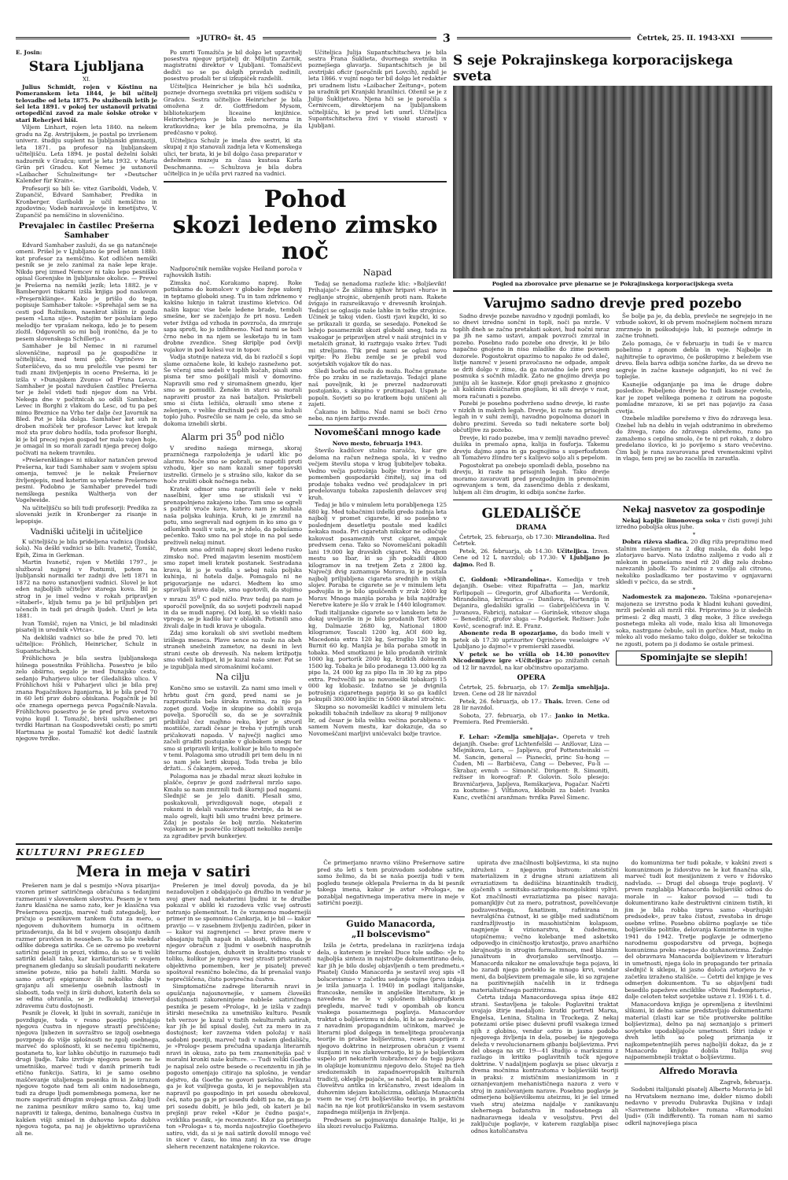»JUTRO« št. 45 3 Četrtek, 25. II. 1943-XXI
E. Josin:
Stara Ljubljana
XI.
Julius Schmidt, rojen v Köstinu na Pomeranskem leta 1844, je bil učitelj telovadbe od leta 1875. Po službenih letih je šel leta 1891. v pokoj ter ustanovil privatni ortopedični zavod za male šolske otroke v stari Reherjevi hiši.
Viljem Linhart, rojen leta 1840. na nekem gradu na Zg. Avstrijskem, je postal po izvršenem univerz. študiju suplent na ljubljanski gimnaziji, leta 1871. pa profesor na ljubljanskem učiteljišču. Leta 1894. je postal deželni šolski nadzornik v Gradcu; umrl je leta 1932. v Maria Grün pri Gradcu. Kot Nemec je ustanovil »Laibacher Schulzeitung« ter »Deutscher Kalender für Krain«.
Profesorji so bili še: vitez Gariboldi, Vodeb, V. Zupančič, Edvard Samhaber, Predika in Kronberger. Gariboldi je učil nemščino in zgodovino; Vodeb naravoslovje in kmetijstvo, V. Zupančič pa nemščino in slovenščino.
Prevajalec in častilec Prešerna Samhaber
Edvard Samhaber zasluži, da se ga natančneje omeni. Prišel je v Ljubljano še pred letom 1880. kot profesor za nemščino. Kot odličen nemški pesnik se je zelo zanimal za naše lepe kraje. Nikdo prej izmed Nemcev ni tako lepo pesniško opisal Gorenjske in ljubljanske okolice. — Prevel je Prešerna na nemški jezik; leta 1882. je v Bambergovi tiskarni izšla knjiga pod naslovom »Preşernklänge«. Kako je prišlo do tega, popisuje Samhaber takole: »Sprehajal sem se na cesti pod Rožnikom, naenkrat slišim iz gozda pesem »Luna sije«. Postojim ter poslušam lepo melodijo ter vprašam nekoga, kdo je to pesem zložil. Odgovorili so mi bolj ironično, da je to pesem slovenskega Schillerja.«
Samhaber je bil Nemec in ni razumel slovenščine, naprosil pa je gospodične iz učiteljišča, med temi gdč. Ogrinčevo in Šuteršičevo, da so mu preložile vse pesmi ter tudi znani življenjepis in oceno Prešerna, ki je izšla v »Dunajskem Zvonu« od Frana Levca. Samhaber je postal navdušen častilec Prešerna ter je želel videti tudi njegov dom na Vrbi. Nekega dne v počitnicah so odšli Samhaber, Levec in Borghi z vlakom do Lesc, od tu pa peš mimo Breznice na Vrbo ter dalje čez Javornik na Bled. Pot je bila dolga. Samhaber kot suh in droben možiček ter profesor Levec kot krepak mož sta prav dobro hodila, toda profesor Borghi, ki je bil precej rejen gospod ter malo vajen hoje, je omagal in so morali zaradi njega precej dolgo počivati na nekem travniku.
»Prešerenklänge« ni nikakor natančen prevod Prešerna, kar tudi Samhaber sam v svojem spisu omenja, temveč je le nekak Prešernov življenjepis, med katerim so vpletene Prešernove pesmi. Podobno je Samhaber prevedel tudi nemškega pesnika Waltherja von der Vogelweide.
Na učiteljišču so bili tudi profesorji: Predika za slovenski jezik in Kronberger za risanje in lepopisje.
Vadniški učitelji in učiteljice
K učiteljišču je bila prideljena vadnica (ljudska šola). Na deški vadnici so bili: Ivanetič, Tomšič, Epih, Zima in Gerkman.
Martin Ivanetič, rojen v Metliki 1797., je služboval najprej v Postumii, potem na ljubljanski normalki ter zadnji dve leti 1871 in 1872 na novo ustanovljeni vadnici. Slovel je kot eden najboljših učiteljev starega kova. Bil je strog in je imel vedno v rokah pripravljen »štaberl«, kljub temu pa je bil priljubljen pri učencih in tudi pri drugih ljudeh. Umrl je leta 1881.
Ivan Tomšič, rojen na Vinici, je bil mladinski pisatelj in urednik »Vrtca«.
Na dekliški vadnici so bile že pred 70. leti učiteljice: Fröhlich, Heinricher, Schulz in Supantschitsch.
Fröhlichova je bila sestra ljubljanskega hišnega posestnika Fröhlicha. Posestvo je bilo zelo obširno, segalo je med Dunajsko cesto, sedanjo Puharjevo ulico ter Gledališko ulico. V Fröhlichovi hiši v Puharjevi ulici je bila prej znana Pogačnikova žganjarna, ki je bila pred 70 in 60 leti prav dobro obiskana. Pogačnik je bil oče znanega opernega pevca Pogačnik-Navala. Fröhlichovo posestvo je še pred prvo svetovno vojno kupil I. Tomažič, bivši uslužbenec pri tvrdki Hartman na Gospodsvetski cesti; po smrti Hartmana je postal Tomažič kot dedič lastnik njegove tvrdke.
Po smrti Tomažiča je bil dolgo let upravitelj posestva njegov prijatelj dr. Miljutin Zarnik, magistratni direktor v Ljubljani. Tomažičevi dediči so se po dolgih pravdah zedinili, posestvo prodali ter si izkupiček razdelili.
Učiteljica Heinricher je bila hči sodnika, pozneje dvornega svetnika pri višjem sodišču v Gradcu. Sestra učiteljice Heinricher je bila omožena z dr. Gottfriedom Mysom, bibliotekarjem liceaine knjižnice. Heinricherjeva je bila zelo nervozna in kratkovidna; ker je bila premožna, je šla predčasno v pokoj.
Učiteljica Schulz je imela dve sestri, ki sta skupaj z njo stanovali zadnja leta v Komenskega ulici, ter brata, ki je bil dolgo časa preparator v deželnem muzeju za časa kustosa Karla Deschmanna. — Schulzova je bila dobra učiteljica in je učila prvi razred na vadnici.
Učiteljica Julija Supantschitscheva je bila sestra Frana Šuklieta, dvornega svetnika in poznejšega glavarja. Supantschitsch je bil avstrijski oficir (poročnik pri Lovcih), zgubil je leta 1866. v vojni nogo ter bil dolgo let redakter pri uradnem listu »Laibacher Zeitung«, potem pa uradnik pri Kranjski hranilnici. Oženil se je z Julijo Šuklijetovo. Njena hči se je poročila s Černivcem, direktorjem na ljubljanskem učiteljišču, ki je pred leti umrl. Učiteljica Supantschitscheva živi v visoki starosti v Ljubljani.
Pohod
skozi ledeno zimsko noč
Nadporočnik nemške vojske Heiland poroča v rajhovskih listih:
Zimska noč. Korakamo naprej. Roke potiskamo do komolcev v globoke žepe sukenj in teptamo globoki sneg. Tu in tam zdrknemo v kakšno luknjo in takrat izustimo kletvico. Od našin kapuc vise bele ledene brade, temboli smešne, ker se začenjajo že pri nosu. Leden veter žvižga od vzhoda in povzroča, da zmrzuje sapa sproti, ko jo izdihnemo. Nad nami se boči črno nebo in na njem se lesketajo tu in tam drobne zvezdice. Sneg škriplje pod čevlji vojakov in pod kolesi voz in topov.
Vodja stotnije nateza vid, da bi razločil s šopi slame označene kole, ki kažejo zasneženo pot. Še včeraj smo sedeli v toplih kočah, pisali smo pisma ter smo pošiljali misli v domovino. Napravili smo red v siromašnem gnezdu, kjer smo se pomudili. Ženske in starci so morali napraviti prostor za naš bataljon. Priskrbeli smo si čista ležišča, okrasili smo stene z zelenjem, v velike družinski peči pa smo kuhali toplo juho. Posrečilo se nam je celo, da smo se dokoma iznebili skrbi.
Alarm pri 35<sup>0</sup> pod ničlo
V sredino našega mirnega, skoraj prazničnega razpoloženja je udaril klic po alarmu. Moče smo se pobrali, se napotili proti vzhodu, kjer so nam kazali smer topovski izstrelki. Grmelo je s strašno silo, kakor da se hoče zrušiti obok nočnega neba.
Kratek odmor smo napravili šele v neki naselbini, kjer smo se stiskali vsi v prenapolnjeno zakajeno izbo. Tam smo se ogreli s požirki vroče kave, katero nam je skuhala naša poljska kuhinja. Kruh, ki je zmrznil na potu, smo segrevali nad ognjem in ko smo ga v odlomkih nosili v usta, se je zdelo, da pokušamo pečenko. Tako smo na pol stoje in na pol sede preživeli nekaj minut.
Potem smo odrinili naprej skozi ledeno rusko zimsko noč. Pred majavim lesenim mostičem smo zopet imeli kratek postanek. Sestradana krava, ki jo je vodila s seboj naša poljska kuhinja, ni hotela dalje. Pomagalo ni ne prigovarjanje ne udarci. Medtem ko smo spravljali kravo dalje, smo ugotovili, da stojimo v mrazu 35<sup>0</sup> C pod ničlo. Prav tedaj pa nam je sporočil poveljnik, da so sovjeti podvzeli napad in da se mudi naprej. Od konj, ki so vlekli našo vprego, se je kadilo kar v oblakih. Potisnili smo živali dalje in tudi krava je ubogala.
Zdaj smo korakali ob sivi svetlobi medtem izišlega meseca. Plave sence so rasle na obeh straneh snežeinh zametov, na desni in levi strani ceste ob drevesih. Na nekem križpotju smo videli kažipot, ki je kazal našo smer. Pot se je izgubljala med siromašnimi kočami.
Na cilju
Končno smo se ustavili. Za nami smo imeli v hrbtu gost črn gozd, pred nami se je razprostirala bela široka ravnina, za njo pa zopet gozd. Vodje in skupine so dobili svoja povelja. Sporočili so, da se je sovražnik pribiližal čez majhno reko, kjer je stvoril mostišče, zaradi česar je treba v jutrnjih urah pričakovati napada. V največji naglici smo začeli graditi postojanke v globokem snegu ter smo si pripravili kritja, kolikor je bilo to mogoče v temi. Polagoma smo utrudili pri tem delu in ni so nam jele lezti skupaj. Toda treba je bilo držati... S čakanjem, seveda.
Polagoma nas je zbadal mraz skozi kožuke in plašče, čeprav je gozd zadrževal mrzlo sapo. Kmalu so nam zmrznili tudi škornji pod nogami. Slednjič se je jelo daniti. Plesali smo, poskakovali, privzdigovali noge, otepali z rokami in delali vsakovrstne kretnje, da bi se malo ogreli, kajti bili smo trudni brez primere. Zdaj je postalo še bolj mrzlo. Nekaterim vojakom se je posrečilo izkopati nekoliko zemlje za zgraditev prvih bunkerjev.
Napad
Tedaj se nenadoma razleže klic: »Boljševiki! Prihajajo!« Že slišimo njihov hripavi »hura« in regljanje strojnic, obrnjenih proti nam. Rakete švigajo in razsreškavajo v drevesnih krošnjah. Tedajci se oglasijo naše lahke in težke strojnice. Učinek je takoj viden. Gosti rjavi kupčki, ki so se prikazali iz gozda, se sesedajo. Ponekod še ležejo posamezniki skozi globoki sneg, toda za vsakogar je pripravljen strel v naši strojnici in v metalcih granat, ki raztrgajo vsako žrtev. Tudi mi streljamo. Tik pred nami se oglasi novo vpitje: Po žlebu zemlje se je prebil vod sovjetskih vojakov tik do nas.
Sledi borba od moža do moža. Ročne granate frče po zraku in se razletavajo. Tedajci plane naš poveljnik, ki je prevzel nadzorovati postojanko, s skupino v protinapad. Uspeh je popoln. Sovjeti so po kratkem boju uničeni ali zajeti.
Čakamo in bdimo. Nad nami se boči črno nebo, na njem žarijo zvezde.
Novomeščani mnogo kade
Novo mesto, februarja 1943.
Število kadilcev stalno narašča, kar gre deloma na račun nežnega spola, ki v vedno večjem številu stopa v krog ljubiteljev tobaka. Vedno večja potrošnja božje travice je tudi pomemben gospodarski činitelj, saj ima od prodaje tobaka vedno več prodajalcev in pri predelovanju tobaka zaposlenih delavcev svoj kruh.
Tedaj je bilo v minulem letu porabljenega 125 680 kg. Med tobačnimi izdelki gredo zadnja leta najbolj v promet cigarete, ki so posebno v poslednjem desetletju postale med kadilci nekaka moda. Pri cigaretah nikakor ne odločuje kakovost posameznih vrst cigaret, ampak predvsem cena. Tako so Novomeščani pokadili lani 19.000 kg dravskih cigaret. Na drugem mestu so Ibar, ki so jih pokadili 4800 kilogramov in na tretjem Zeta z 2800 kg. Največji dvig zaznamuje Morava, ki je postala najbolj priljubljena cigareta srednjih in višjih slojev. Poraba te cigarete se je v minulem letu podvojila in je bilo spuščenih v zrak 2400 kg Morav. Mnogo manjša poraba je bila najdražje Neretve katere je šlo v zrak le 1440 kilogramov.
Tudi italijanske cigarete so v lanskem letu že dokaj uveljavile in je bilo prodanih Tort 6800 kg, Dalmazie 2680 kg, National 1800 kilogramov, Toscali 1200 kg, AOI 600 kg, Macedonia extra 120 kg, Serraglio 120 kg in Burnit 60 kg. Manjša je bila poraba smotk in tobaka. Med smotkami je bilo prodanih viržink 1000 kg, portorik 2000 kg, kratkih dolmenih 1500 kg. Tobaka je bilo prodanega 13.000 kg za pipo Ia, 24 000 kg za pipo IIa in 30 kg za pipo extra. Prežvečili pa so novomeški tobakarji 15 000 kg klobasic. Izdatno se je dvignila potrošnja cigaretnega papirja ki so ga kadilci pokupili 300.000 knjižic in 5000 škatel stročnic.
Skupno so novomeški kadilci v minulem letu pokadili tobačnih izdelkov za skoraj 9 milijonov lir, od česar je bila velika večina porabljena v samem Novem mestu, kar dokazuje, da so Novomeščani marljivi uničevalci božje travice.
S seje Pokrajinskega korporacijskega sveta
Pogled na zborovalce prve plenarne se je Pokrajinskega korporacijskega sveta
Varujmo sadno drevje pred pozebo
Sadno drevje pozebe navadno v zgodnji pomladi, ko so dnevi izredno sončni in topli, noči pa mrzle. V toplih dneh se začno pretakati sokovi, hud nočni mraz pa jih ne samo ustavi, ampak povzroči zmrzal in pozebo. Posebno rado pozebe ono drevje, ki je bilo napačno gnojeno in niso mladike do zime povsem dozorele. Pogostokrat opazimo to napako že od daleč, listje namreč v jeseni pravočasno ne odpade, ampak se drži dolgo v zimo, da ga navadno šele prvi sneg posmuka s sočnih mladik. Zato ne gnojimo drevja po juniju ali še kasneje. Kdor gnoji prekasno z gnojnico ali kakšnim dušičnatim gnojilom, ki sili drevje v rast, mora računati s pozebo.
Pozebi je posebno podvrženo sadno drevje, ki raste v nizkih in mokrih legah. Drevje, ki raste na prisojnih legah in v suhi zemlji, navadno popolnoma dozori in dobro prezimi. Seveda so tudi nekatere sorte bolj občutljive za pozebo.
Drevje, ki rado pozebe, ima v zemlji navadno preveč dušika in premalo apna, kalija in fosforja. Takemu drevju dajmo apna in ga pognojimo s superfosfatom ali Tomaževo žlindro ter s kalijevo soljo ali s pepelom.
Pogostokrat pa ozebejo spomladi debla, posebno na drevju, ki raste na prisojnih legah. Tako drevje moramo zavarovati pred prezgodnjim in premočnim ogrevanjem s tem, da zasenčimo debla z deskami, lubjem ali čim drugim, ki odbija sončne žarke.
Še bolje pa je, da debla, prevleče ne segrejejo in ne vzbude sokovi, ki ob prvem močnejšem nočnem mrazu zmrznejo in poškodujejo lub, ki pozneje odmrje in začne trohneti.
Zelo pomaga, če v februarju in tudi še v marcu pobelimo z apnom debla in veje. Najbolje in najhitrejše to opravimo, če poškropimo z beležem vse drevo. Bela barva odbija sončne žarke, da se drevo ne segreje in začne kasneje odganjati, ko ni več že toplejše.
Kasnejše odganjanje pa ima še druge dobre posledice. Pobeljeno drevje bo tudi kasneje cvetelo, kar je zopet velikega pomena z ozirom na pogoste pomladne mrazove, ki se pri nas pojavijo za časa cvetja.
Ozebele mladike porežemo v živo do zdravega lesa. Ozebel lub na deblu in vejah odstranimo in obrežemo do živega, rano do zdravega obrežemo, rano pa zamažemo s cepilno smolo, če te ni pri rokah, z dobro predelano ilovico, ki jo povijemo s staro vrečevino. Čim bolj je rana zavarovana pred vremenskimi vplivi in vlago, tem prej se bo zacelila in zarastla.
GLEDALIŠČE
DRAMA
Četrtek, 25. februarja, ob 17.30: Mirandolina. Red Četrtek.
Petek, 26. februarja, ob 14.30: Učiteljica. Izven. Cene od 12 L navzdol; ob 17.30: V Ljubljano jo dajmo. Red B.
*
C. Goldoni: »Mirandolina«. Komedija v treh dejanjih. Osebe: vitez Ripafratta — Jan, markiz Forlipopoli — Gregorin, grof Albafiorita — Verdonik, Mirandolina, krčmarica — Danilova, Hortenzija in Dejanira, gledališki igralki — Gabrijelčičeva in V. Juvanova, Fabricij, natakar — Gorinšek, vitezov sluga — Benedičič, grofov sluga — Podgoršek. Režiser: Jože Kovič, scenograf: inž. E. Franz.
Abonente reda B opozarjamo, da bodo imeli v petek ob 17.30 uprizoritev Ogrinčeve veseloigre »V Ljubljano jo dajmo!« v premierskl zasedbi.
V petek se bo vršila ob 14.30 ponovitev Nicodemijeve igre »Učiteljica« po znižanih cenah od 12 lir navzdol, na kar občinstvo opozarjamo.
OPERA
Četrtek, 25. februarja, ob 17: Zemlja smehljaja. Izven. Cene od 28 lir navzdol
Petek, 26. februarja, ob 17.: Thais. Izven. Cene od 28 lir navzdol.
Sobota, 27. februarja, ob 17.: Janko in Metka. Premiera. Red Premierski.
*
F. Lehar: »Zemlja smehljaja«. Opereta v treh dejanjih. Osebe: grof Lichtenfelški — Anžlovar, Liza — Mlejnikova, Lora, — Japljeva, grof Pottensteinski — M. Sancin, general — Pianecki, princ Su-hong — Čuden, Mi — Barbičeva, Čang — Debevec, Fu-li — Škrabar, evnuh — Simončič. Dirigent: R. Simoniti, režiser in koreograf: P. Golovin. Solo plesejo: Bravničarjeva, Japljeva, Remškarjeva, Pogačar. Načrti za kostume: J. Vilfanova, klobuki za balet: Ivanka Kunc, cvetlični aranžman: tvrdka Pavel Šimenc.
Nekaj nasvetov za gospodinje
Nekaj kapljic limonovega soka v čisti govejí juhi izredno poboljša okus juhe.
*
Dobra riževa sladica. 20 dkg riža prepražimo med stalnim mešanjem na 2 dkg masla, da dobi lepo zlatorjavo barvo. Nato izdatno zalijemo z vodo ali z mlekom in pomešamo med riž 20 dkg zelo drobno narezanih jabolk. To začinimo z vaniljo ali citrono, nekoliko posladkamo ter postavimo v ognjavarni skledi v pečico, da se strdi.
*
Nadomestek za majonezo. Takšna »ponarejena« majoneza se izvrstno poda k hladni kuhani govedini, mrzli pečenki ali mrzli ribi. Pripravimo jo iz sledečih primesi: 2 dkg masti, 3 dkg moke, 3 žlice svežega posnetega mleka ali vode, malo kisa ali limonovega soka, nastrgane čebule, soli in gorčice. Mast, moko in mleko ali vodo mešamo tako dolgo, dokler se tekočina ne zgosti, potem pa ji dodamo še ostale primesi.
Spominjajte se slepih!
KULTURNI PREGLED
Mera in meja v satiri
Prešeren nam je dal s pesmijo »Nova pisarija« vzoren primer satiričnega obračuna s tedanjimi razmerami v slovenskem slovstvu. Pesem je v tem žanru klasična ne samo zato, ker je klasična vsa Prešernova poezija, marveč tudi zategadelj, ker pričujo o pesnikovem tankem čutu za mero, o njegovem duhovitem humorju in očitnem prizadevanju, da bi bil v svojem obsojanju danih razmer pravičen in neoseben. To so bile vsekdar odlike dobrega satirika. Če se ozremo po svetovni satirični poeziji in prozi, vidimo, da so se ti veliki satiriki delali tako, kar karikaturisti: v svojem pregnanem gledanju so skušali poudariti nekatere smešne poteze, nišo pa hoteli žaliti. Morda so samo avtorji epigramov šli nekoliko dalje v grajanju ali smešenju osebnih lastnosti in slabosti, toda večji in širši duhovi, katerih dela so se edina ohranila, se je redkokdaj izneverjal zdravemu čutu dostojnosti.
Pesnik je človek, ki ljubi in sovraži, zaničuje in povzdiguje, toda v resno poezijo prehajajo njegova čustva in njegove strasti prečiščene; njegova ljubezen in sovraštvo se izgolj osebnega povzpnejo do višje splošnosti ne zgolj osebnega, marveč do splošnosti, ki se nečemu tipičnemu, postaneta to, kar lahko občutijo in razumejo tudi drugi ljudje. Tako izvršuje njegova pesem ne le umetniško, marveč tudi v danih primerih tudi etično funkcijo. Satira, ki je samo osebno maščevanje užaljenega pesnika in ki je izrazom njegove togote nad tem ali onim nadosebnega, tudi za druge ljudi pomembnega pomena, ker ne more sugerirati drugim svojega gnusa. Zakaj ljudi ne zanima pesnikov mikro samo to, kaj ume napraviti iz takega, denimo, banalnega čustva in kakšen višji smisel in duhovno lepoto dobiva njegova togota, pa naj je objektivno upravičena ali ne.
Prešeren je imel dovolj povoda, da je bil nezadovoljen z obdajajočo ga družbo in vendar je svoj gnev nad nekaterimi ljudmi iz te družbe pokazal v obliki ki razodeva vzlic vsej ostrosti notranjo plemenitost. In če vzamemo modernejši primer in se spomnimo Cankarja, ki je bil — kakor pravijo — v zasebnem življenju zadirčen, piker in — kakor vsi zagrenjenci — brez prave mere v obsojanju tujih napak in slabosti, vidimo, da je njegov obračun z ljudmi v osebnih nasprotnih literarno dostojen, duhovit in kvalitetno visok v toliko, kolikor je njegova vsej strasti pristranosti objektivno pomemben, ker je pisatelj preveč spoštoval resnično bolečino, da bi prenašal vanjo neprečiščena, čisto povprečna čustva.
Simptomatične zadrege literarnih nravi in opuščanja najosnovnejše, v samem človeški dostojnosti zakoreninjene nobleše satiričnega pesnika je pesem »Prolog«, ki je izšla v zadnji štirski mesečnika za umetniško kulturo. Pesnik teh verzov je kazal v tistih nekulturnih satirah, kar jih je bil spisal doslej, čut za mero in za dostojnost; ker zavzema viden položaj v naši sodobni poeziji, marveč tudi v našem gledališču, je »Prolog« pesem prečudna upadanja literarnih nravi in okusa, zato pa tem znamenitejša pač v moralni kronki naše kulture. — Tudi veliki Goethe je napisal zelo ostre besede o recenzentu in jih je pogosto omenjajo citirajo na splošno, je vendar dejstvo, da Goethe ne govori pavšalno. Prikazal ga je kot vsiljivega gosta, ki je nepovabljen sta napravil po gospodinjo in pri sosedu obrekoval, češ, nato pa ga je pri sosedu dobiti pa ne, da ga je pri sosedu dobiti, je bilo jedi, ob kateri je bil prejšnji prav rekel »Kdor je čudno pasja!«, »vzklika pesnik, »je recenzent«. Kdor pa primerja ton »Prologa« s to, morda najostrejšo Goethejevo satiro, vidi, da si je naš satirik dovolil mnogo več in sicer v času, ko ima zanj in za vse druge slehern recenzent nataknjene rokavice.
Če primerjamo nravno višino Prešernove satire pred sto leti s tem proizvodom sodobne satire, samo želimo, da bi se naša poezija tudi v tem pogledu tesneje oklepala Prešerna in da bi pesnik takega imena, kakor je avtor »Prologa«, ne pozabljal negativnega imperativa mere in meje v satirični poeziji.
*
Guido Manacorda,
„Il bolscevismo"
Izšla je četrta, predelana in razširjena izdaja dela, o katerem je izrekel Duce tole sodbo: »Je to najboljša sinteza in najstrožje dokumentirano delo, kar jih je bilo doslej objavljenih o tem predmetu.« Pisatelj Guido Manacorda je sestavil svoj spis »Il bolscevismo« v začetku sedanje vojne (prva izdaja je izšla januarja l. 1940) in podlagi italijanske, francoske, nemške in angleške literature, ki je navedena ne le v splošnem bibliografskem pregledu, marveč tudi v opombah ob koncu vsakega posameznega poglavja. Manacordov traktat o boljševizmu ni delo, ki bi se zadovoljevalo z navadnim propagandnim učinkom, marveč je literarni plod dolgega in temeljitega proučevanja teorije in prakse boljševizma, resen spoprijem z njegovo doktrino in neizprosen obračun z vsemi iluzijami in vso zlakovernostjo, ki jo je boljševikom uspelo pri nekaterih izobražencev do tega pojava in olajšuje komunizmu njegovo delo. Stoječ na tleh sredozemskih in zapadnoevropskih kulturnih tradicij, okleplje pojače, se načel, ki pa tem jih dala človeštvu antika in krščanstvo, zvest idealom in duhovnim idejam katolicizma, odklanja Manacorda vsem ne vsej črti boljševiško teorijo, in praktični način na nje kot protikrščansko in vsem sestavom zapadnega mišljenja in življenja.
Predvsem se pojmovanju današnje Italije, ki je šla skozi revolucijo Fašizma.
upirata dve značilnosti boljševizma, ki sta nujno združeni z njegovim bistvom: ateistični materializem in z drugne strani aziatizem ali evraziatizem ta dediščina bizantinskih tradicij, ojačenih s semitsko-satrapsko-mongolskimi vplivi. Kot značilnosti evraziatizma pa pisec navaja: pomanjkljiv čut za mero, potratnost, poveličevanje podzavestnega, fanatizem, rafinirana in nevralgična čutnost, ki se giblje med sadističnom razdražljivostjo in masohističnim kolapsom, nagnjenje k vizionarstvu, k čudežnemu, utopičnemu; večno kolebanje med asketsko odpovedjo in ciničnostjo krutostjo, pravo anarhično skrajnostjo in strogim formalizmom, med blaznim junaštvom in dvorjansko servilnostjo. — Manacorda nikakor ne omalovažuje tega pojava, ki bo zaradi njega preteklo še mnogo krvi, vendar meni, da boljševizem premagale sile, ki so zgrajene na pozitivnejših načelih in iz trdnega materialističnega pozitivizma.
Četrta izdaja Manacordovega spisa šteje 482 strani. Sestavljena je takole: Poglavitni traktat uvajajo štirje medaljoni: kratki portreti Marxa, Engelsa, Lenina, Stalina in Trockega. Z nekaj potezami oriše pisec duševni profil vsakega izmed njih z globino, vendar ostro in jasno podobo njegovega življenja in dela, posebej še njegovega deleža v revolucionarnem gibanju boljševizma. Prvi del obsega na str. 19—41 študijo o marksizmu z razlago in kritiko poglavitnih točk njegove doktrine. V nadaljnjem poglavju se pisec ukvarja z dvema močnima kontrastoma v boljševiški teoriji in praksi: z mističnim mesianizmom in z oznanjevanjem mehanističnega nazora z vero v stroj in zaničevanjem narave. Posebno poglavje je odmerjeno boljševiškemu ateizmu, ki je šel izmed vseh struj ateizma najdalje v zanikavanju slehernega božanstva in nadosebnega ali nadnaravnega ideala v vesoljstvu. Prvi del zaključuje poglavje, v katerem razglablja pisec odnos katoličanstva
do komunizma ter tudi pokaže, v kakšni zvezi s komunizmom je židovstvo ne le kot finančna sila, marveč tudi kot mesijanizem z vero v židovsko nadvlado. — Drugi del obsega troje poglavij. V prvem razglablja Manacorda boljševiški odnos do morale in — kakor povsod — tudi tu dokumentirano kaže destruktivni cinizem tistih, ki jim je bila robba izprva samo »buržujski predsodek«, prav tako čistost, zvestoba in druge osebne vrline. Posebno obširno poglavje se tiče boljševiške politike, delovanja Kominterne in vojne 1941 do 1942. Tretje poglavje je odmerjeno narodnemu gospodarstvu od prvega, bojnega komunizma preko »nepa« do stahanovizma. Zadnje del obravnava Manacorda boljševizem v literaturi in umetnosti, njega šolo in propagando ter prinaša slednjič k sklepu, ki jasno določa avtorjevo že v začetku izraženo stališče. — Četrti del knjige je ves odmerjen dokumentom. Tu so objavljeni tudi besedilo papeževe enciklike »Divini Redemptoris«, dalje celoten tekst sovjetske ustave z l. 1936 i. t. d.
Manacordova knjiga je opremljena z številnimi slikami, ki delno same predstavljajo dokumentarni material (zlasti kar se tiče protiverske politike boljševizma), delno pa naj seznanjajo s primeri sovjetske upodabljajoče umetnosti. Štiri izdaje v dveh letih so poleg priznanja iz najkompetentnejših peres najboljši dokaz, da je z Manacordo knjigo dobila Italija svoj najpomembnejši traktat o boljševizmu.
Alfredo Moravia
Zagreb, februarja.
Sodobni italijanski pisatelj Alberto Moravia je bil na Hrvatskem neznano ime, dokler nismo dobili nedavno v prevodu Dubravka Dujšina v izdaji »Savremene biblioteke« romana »Ravnodušni ljudi« (Gli indifferenti). Ta roman nam ni samo odkril najnovejšega pisca